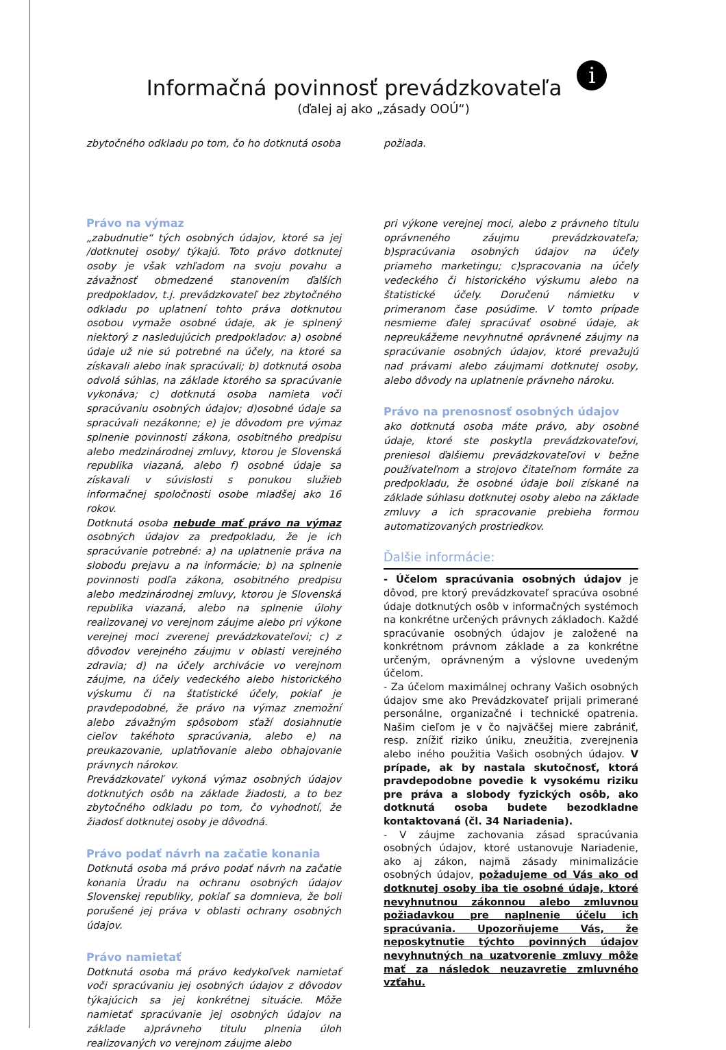Informačná povinnosť prevádzkovateľa i
(ďalej aj ako „zásady OOÚ“)
zbytočného odkladu po tom, čo ho dotknutá osoba
požiada.
Právo na výmaz
„zabudnutie“ tých osobných údajov, ktoré sa jej /dotknutej osoby/ týkajú. Toto právo dotknutej osoby je však vzhľadom na svoju povahu a závažnosť obmedzené stanovením ďalších predpokladov, t.j. prevádzkovateľ bez zbytočného odkladu po uplatnení tohto práva dotknutou osobou vymaže osobné údaje, ak je splnený niektorý z nasledujúcich predpokladov: a) osobné údaje už nie sú potrebné na účely, na ktoré sa získavali alebo inak spracúvali; b) dotknutá osoba odvolá súhlas, na základe ktorého sa spracúvanie vykonáva; c) dotknutá osoba namieta voči spracúvaniu osobných údajov; d)osobné údaje sa spracúvali nezákonne; e) je dôvodom pre výmaz splnenie povinnosti zákona, osobitného predpisu alebo medzinárodnej zmluvy, ktorou je Slovenská republika viazaná, alebo f) osobné údaje sa získavali v súvislosti s ponukou služieb informačnej spoločnosti osobe mladšej ako 16 rokov.
Dotknutá osoba nebude mať právo na výmaz osobných údajov za predpokladu, že je ich spracúvanie potrebné: a) na uplatnenie práva na slobodu prejavu a na informácie; b) na splnenie povinnosti podľa zákona, osobitného predpisu alebo medzinárodnej zmluvy, ktorou je Slovenská republika viazaná, alebo na splnenie úlohy realizovanej vo verejnom záujme alebo pri výkone verejnej moci zverenej prevádzkovateľovi; c) z dôvodov verejného záujmu v oblasti verejného zdravia; d) na účely archivácie vo verejnom záujme, na účely vedeckého alebo historického výskumu či na štatistické účely, pokiaľ je pravdepodobné, že právo na výmaz znemožní alebo závažným spôsobom sťaží dosiahnutie cieľov takéhoto spracúvania, alebo e) na preukazovanie, uplatňovanie alebo obhajovanie právnych nárokov.
Prevádzkovateľ vykoná výmaz osobných údajov dotknutých osôb na základe žiadosti, a to bez zbytočného odkladu po tom, čo vyhodnotí, že žiadosť dotknutej osoby je dôvodná.
Právo podať návrh na začatie konania
Dotknutá osoba má právo podať návrh na začatie konania Úradu na ochranu osobných údajov Slovenskej republiky, pokiaľ sa domnieva, že boli porušené jej práva v oblasti ochrany osobných údajov.
Právo namietať
Dotknutá osoba má právo kedykoľvek namietať voči spracúvaniu jej osobných údajov z dôvodov týkajúcich sa jej konkrétnej situácie. Môže namietať spracúvanie jej osobných údajov na základe a)právneho titulu plnenia úloh realizovaných vo verejnom záujme alebo
pri výkone verejnej moci, alebo z právneho titulu oprávneného záujmu prevádzkovateľa; b)spracúvania osobných údajov na účely priameho marketingu; c)spracovania na účely vedeckého či historického výskumu alebo na štatistické účely. Doručenú námietku v primeranom čase posúdime. V tomto prípade nesmieme ďalej spracúvať osobné údaje, ak nepreukážeme nevyhnutné oprávnené záujmy na spracúvanie osobných údajov, ktoré prevažujú nad právami alebo záujmami dotknutej osoby, alebo dôvody na uplatnenie právneho nároku.
Právo na prenosnosť osobných údajov
ako dotknutá osoba máte právo, aby osobné údaje, ktoré ste poskytla prevádzkovateľovi, preniesol ďalšiemu prevádzkovateľovi v bežne používateľnom a strojovo čitateľnom formáte za predpokladu, že osobné údaje boli získané na základe súhlasu dotknutej osoby alebo na základe zmluvy a ich spracovanie prebieha formou automatizovaných prostriedkov.
Ďalšie informácie:
- Účelom spracúvania osobných údajov je dôvod, pre ktorý prevádzkovateľ spracúva osobné údaje dotknutých osôb v informačných systémoch na konkrétne určených právnych základoch. Každé spracúvanie osobných údajov je založené na konkrétnom právnom základe a za konkrétne určeným, oprávneným a výslovne uvedeným účelom.
- Za účelom maximálnej ochrany Vašich osobných údajov sme ako Prevádzkovateľ prijali primerané personálne, organizačné i technické opatrenia. Našim cieľom je v čo najväčšej miere zabrániť, resp. znížiť riziko úniku, zneužitia, zverejnenia alebo iného použitia Vašich osobných údajov. V prípade, ak by nastala skutočnosť, ktorá pravdepodobne povedie k vysokému riziku pre práva a slobody fyzických osôb, ako dotknutá osoba budete bezodkladne kontaktovaná (čl. 34 Nariadenia).
- V záujme zachovania zásad spracúvania osobných údajov, ktoré ustanovuje Nariadenie, ako aj zákon, najmä zásady minimalizácie osobných údajov, požadujeme od Vás ako od dotknutej osoby iba tie osobné údaje, ktoré nevyhnutnou zákonnou alebo zmluvnou požiadavkou pre naplnenie účelu ich spracúvania. Upozorňujeme Vás, že neposkytnutie týchto povinných údajov nevyhnutných na uzatvorenie zmluvy môže mať za následok neuzavretie zmluvného vzťahu.